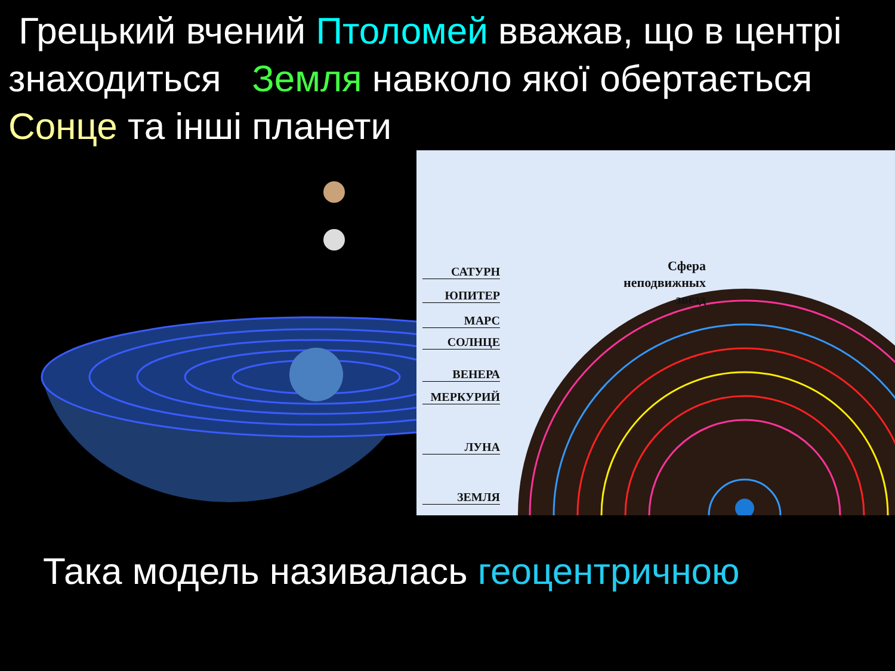Грецький вчений Птоломей вважав, що в центрі знаходиться Земля навколо якої обертається Сонце та інші планети
САТУРН
ЮПИТЕР
МАРС
СОЛНЦЕ
ВЕНЕРА
МЕРКУРИЙ
ЛУНА
ЗЕМЛЯ
Сфера
неподвижных
звезд
Така модель називалась геоцентричною